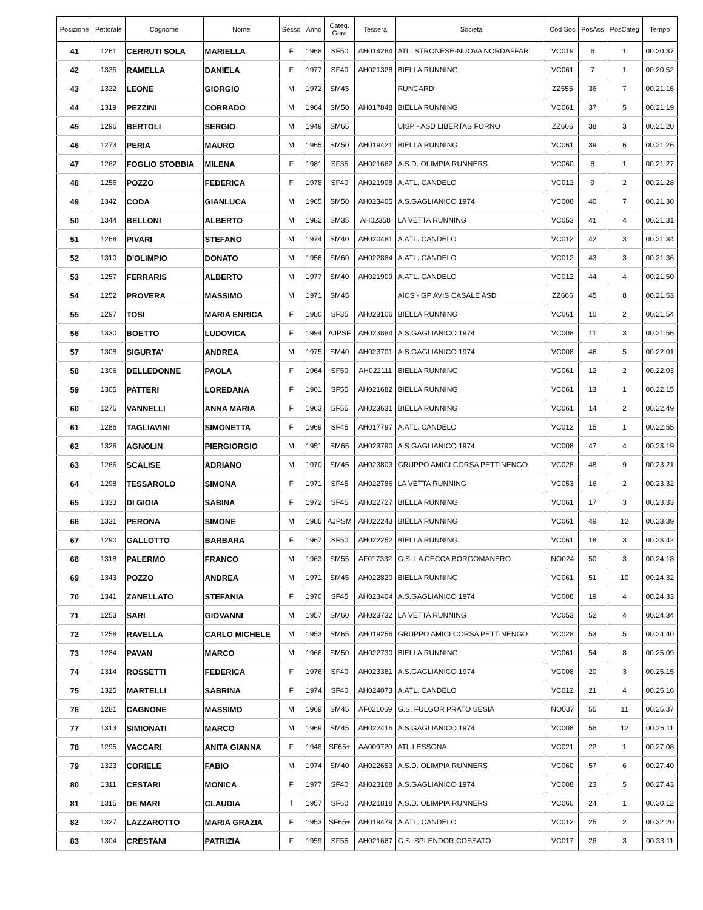| Posizione | Pettorale | Cognome | Nome | Sesso | Anno | Categ. Gara | Tessera | Societa | Cod Soc | PosAss | PosCateg | Tempo |
| --- | --- | --- | --- | --- | --- | --- | --- | --- | --- | --- | --- | --- |
| 41 | 1261 | CERRUTI SOLA | MARIELLA | F | 1968 | SF50 | AH014264 | ATL. STRONESE-NUOVA NORDAFFARI | VC019 | 6 | 1 | 00.20.37 |
| 42 | 1335 | RAMELLA | DANIELA | F | 1977 | SF40 | AH021328 | BIELLA RUNNING | VC061 | 7 | 1 | 00.20.52 |
| 43 | 1322 | LEONE | GIORGIO | M | 1972 | SM45 | | RUNCARD | ZZ555 | 36 | 7 | 00.21.16 |
| 44 | 1319 | PEZZINI | CORRADO | M | 1964 | SM50 | AH017848 | BIELLA RUNNING | VC061 | 37 | 5 | 00.21.19 |
| 45 | 1296 | BERTOLI | SERGIO | M | 1949 | SM65 | | UISP - ASD LIBERTAS FORNO | ZZ666 | 38 | 3 | 00.21.20 |
| 46 | 1273 | PERIA | MAURO | M | 1965 | SM50 | AH019421 | BIELLA RUNNING | VC061 | 39 | 6 | 00.21.26 |
| 47 | 1262 | FOGLIO STOBBIA | MILENA | F | 1981 | SF35 | AH021662 | A.S.D. OLIMPIA RUNNERS | VC060 | 8 | 1 | 00.21.27 |
| 48 | 1256 | POZZO | FEDERICA | F | 1978 | SF40 | AH021908 | A.ATL. CANDELO | VC012 | 9 | 2 | 00.21.28 |
| 49 | 1342 | CODA | GIANLUCA | M | 1965 | SM50 | AH023405 | A.S.GAGLIANICO 1974 | VC008 | 40 | 7 | 00.21.30 |
| 50 | 1344 | BELLONI | ALBERTO | M | 1982 | SM35 | AH02358 | LA VETTA RUNNING | VC053 | 41 | 4 | 00.21.31 |
| 51 | 1268 | PIVARI | STEFANO | M | 1974 | SM40 | AH020481 | A.ATL. CANDELO | VC012 | 42 | 3 | 00.21.34 |
| 52 | 1310 | D'OLIMPIO | DONATO | M | 1956 | SM60 | AH022884 | A.ATL. CANDELO | VC012 | 43 | 3 | 00.21.36 |
| 53 | 1257 | FERRARIS | ALBERTO | M | 1977 | SM40 | AH021909 | A.ATL. CANDELO | VC012 | 44 | 4 | 00.21.50 |
| 54 | 1252 | PROVERA | MASSIMO | M | 1971 | SM45 | | AICS - GP AVIS CASALE ASD | ZZ666 | 45 | 8 | 00.21.53 |
| 55 | 1297 | TOSI | MARIA ENRICA | F | 1980 | SF35 | AH023106 | BIELLA RUNNING | VC061 | 10 | 2 | 00.21.54 |
| 56 | 1330 | BOETTO | LUDOVICA | F | 1994 | AJPSF | AH023884 | A.S.GAGLIANICO 1974 | VC008 | 11 | 3 | 00.21.56 |
| 57 | 1308 | SIGURTA' | ANDREA | M | 1975 | SM40 | AH023701 | A.S.GAGLIANICO 1974 | VC008 | 46 | 5 | 00.22.01 |
| 58 | 1306 | DELLEDONNE | PAOLA | F | 1964 | SF50 | AH022111 | BIELLA RUNNING | VC061 | 12 | 2 | 00.22.03 |
| 59 | 1305 | PATTERI | LOREDANA | F | 1961 | SF55 | AH021682 | BIELLA RUNNING | VC061 | 13 | 1 | 00.22.15 |
| 60 | 1276 | VANNELLI | ANNA MARIA | F | 1963 | SF55 | AH023631 | BIELLA RUNNING | VC061 | 14 | 2 | 00.22.49 |
| 61 | 1286 | TAGLIAVINI | SIMONETTA | F | 1969 | SF45 | AH017797 | A.ATL. CANDELO | VC012 | 15 | 1 | 00.22.55 |
| 62 | 1326 | AGNOLIN | PIERGIORGIO | M | 1951 | SM65 | AH023790 | A.S.GAGLIANICO 1974 | VC008 | 47 | 4 | 00.23.19 |
| 63 | 1266 | SCALISE | ADRIANO | M | 1970 | SM45 | AH023803 | GRUPPO AMICI CORSA PETTINENGO | VC028 | 48 | 9 | 00.23.21 |
| 64 | 1298 | TESSAROLO | SIMONA | F | 1971 | SF45 | AH022786 | LA VETTA RUNNING | VC053 | 16 | 2 | 00.23.32 |
| 65 | 1333 | DI GIOIA | SABINA | F | 1972 | SF45 | AH022727 | BIELLA RUNNING | VC061 | 17 | 3 | 00.23.33 |
| 66 | 1331 | PERONA | SIMONE | M | 1985 | AJPSM | AH022243 | BIELLA RUNNING | VC061 | 49 | 12 | 00.23.39 |
| 67 | 1290 | GALLOTTO | BARBARA | F | 1967 | SF50 | AH022252 | BIELLA RUNNING | VC061 | 18 | 3 | 00.23.42 |
| 68 | 1318 | PALERMO | FRANCO | M | 1963 | SM55 | AF017332 | G.S. LA CECCA BORGOMANERO | NO024 | 50 | 3 | 00.24.18 |
| 69 | 1343 | POZZO | ANDREA | M | 1971 | SM45 | AH022820 | BIELLA RUNNING | VC061 | 51 | 10 | 00.24.32 |
| 70 | 1341 | ZANELLATO | STEFANIA | F | 1970 | SF45 | AH023404 | A.S.GAGLIANICO 1974 | VC008 | 19 | 4 | 00.24.33 |
| 71 | 1253 | SARI | GIOVANNI | M | 1957 | SM60 | AH023732 | LA VETTA RUNNING | VC053 | 52 | 4 | 00.24.34 |
| 72 | 1258 | RAVELLA | CARLO MICHELE | M | 1953 | SM65 | AH019256 | GRUPPO AMICI CORSA PETTINENGO | VC028 | 53 | 5 | 00.24.40 |
| 73 | 1284 | PAVAN | MARCO | M | 1966 | SM50 | AH022730 | BIELLA RUNNING | VC061 | 54 | 8 | 00.25.09 |
| 74 | 1314 | ROSSETTI | FEDERICA | F | 1976 | SF40 | AH023381 | A.S.GAGLIANICO 1974 | VC008 | 20 | 3 | 00.25.15 |
| 75 | 1325 | MARTELLI | SABRINA | F | 1974 | SF40 | AH024073 | A.ATL. CANDELO | VC012 | 21 | 4 | 00.25.16 |
| 76 | 1281 | CAGNONE | MASSIMO | M | 1969 | SM45 | AF021069 | G.S. FULGOR PRATO SESIA | NO037 | 55 | 11 | 00.25.37 |
| 77 | 1313 | SIMIONATI | MARCO | M | 1969 | SM45 | AH022416 | A.S.GAGLIANICO 1974 | VC008 | 56 | 12 | 00.26.11 |
| 78 | 1295 | VACCARI | ANITA GIANNA | F | 1948 | SF65+ | AA009720 | ATL.LESSONA | VC021 | 22 | 1 | 00.27.08 |
| 79 | 1323 | CORIELE | FABIO | M | 1974 | SM40 | AH022653 | A.S.D. OLIMPIA RUNNERS | VC060 | 57 | 6 | 00.27.40 |
| 80 | 1311 | CESTARI | MONICA | F | 1977 | SF40 | AH023168 | A.S.GAGLIANICO 1974 | VC008 | 23 | 5 | 00.27.43 |
| 81 | 1315 | DE MARI | CLAUDIA | f | 1957 | SF60 | AH021818 | A.S.D. OLIMPIA RUNNERS | VC060 | 24 | 1 | 00.30.12 |
| 82 | 1327 | LAZZAROTTO | MARIA GRAZIA | F | 1953 | SF65+ | AH019479 | A.ATL. CANDELO | VC012 | 25 | 2 | 00.32.20 |
| 83 | 1304 | CRESTANI | PATRIZIA | F | 1959 | SF55 | AH021667 | G.S. SPLENDOR COSSATO | VC017 | 26 | 3 | 00.33.11 |